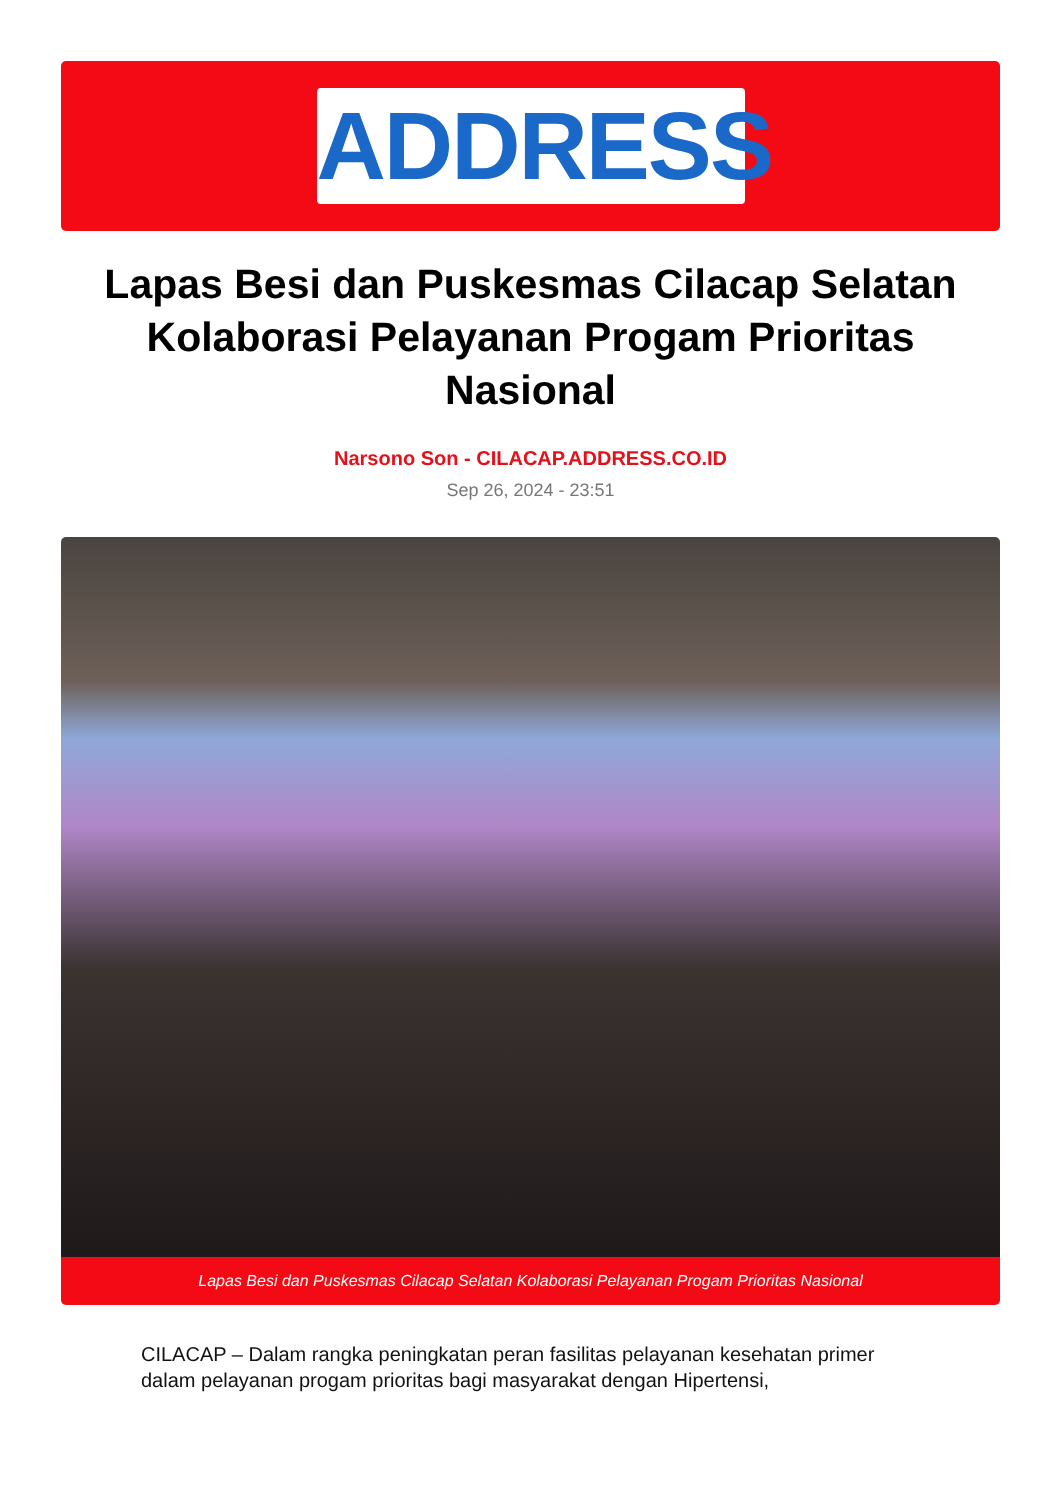ADDRESS
Lapas Besi dan Puskesmas Cilacap Selatan Kolaborasi Pelayanan Progam Prioritas Nasional
Narsono Son - CILACAP.ADDRESS.CO.ID
Sep 26, 2024 - 23:51
Lapas Besi dan Puskesmas Cilacap Selatan Kolaborasi Pelayanan Progam Prioritas Nasional
CILACAP – Dalam rangka peningkatan peran fasilitas pelayanan kesehatan primer dalam pelayanan progam prioritas bagi masyarakat dengan Hipertensi,